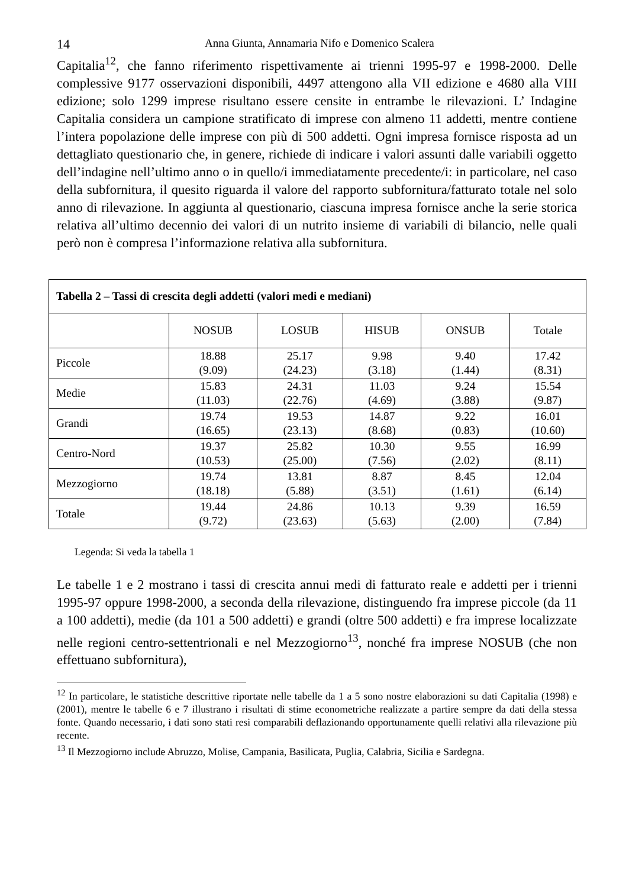14 Anna Giunta, Annamaria Nifo e Domenico Scalera
Capitalia<sup>12</sup>, che fanno riferimento rispettivamente ai trienni 1995-97 e 1998-2000. Delle complessive 9177 osservazioni disponibili, 4497 attengono alla VII edizione e 4680 alla VIII edizione; solo 1299 imprese risultano essere censite in entrambe le rilevazioni. L’ Indagine Capitalia considera un campione stratificato di imprese con almeno 11 addetti, mentre contiene l’intera popolazione delle imprese con più di 500 addetti. Ogni impresa fornisce risposta ad un dettagliato questionario che, in genere, richiede di indicare i valori assunti dalle variabili oggetto dell’indagine nell’ultimo anno o in quello/i immediatamente precedente/i: in particolare, nel caso della subfornitura, il quesito riguarda il valore del rapporto subfornitura/fatturato totale nel solo anno di rilevazione. In aggiunta al questionario, ciascuna impresa fornisce anche la serie storica relativa all’ultimo decennio dei valori di un nutrito insieme di variabili di bilancio, nelle quali però non è compresa l’informazione relativa alla subfornitura.
| Tabella 2 – Tassi di crescita degli addetti (valori medi e mediani) | | | | | |
| --- | --- | --- | --- | --- | --- |
| | NOSUB | LOSUB | HISUB | ONSUB | Totale |
| Piccole | 18.88 (9.09) | 25.17 (24.23) | 9.98 (3.18) | 9.40 (1.44) | 17.42 (8.31) |
| Medie | 15.83 (11.03) | 24.31 (22.76) | 11.03 (4.69) | 9.24 (3.88) | 15.54 (9.87) |
| Grandi | 19.74 (16.65) | 19.53 (23.13) | 14.87 (8.68) | 9.22 (0.83) | 16.01 (10.60) |
| Centro-Nord | 19.37 (10.53) | 25.82 (25.00) | 10.30 (7.56) | 9.55 (2.02) | 16.99 (8.11) |
| Mezzogiorno | 19.74 (18.18) | 13.81 (5.88) | 8.87 (3.51) | 8.45 (1.61) | 12.04 (6.14) |
| Totale | 19.44 (9.72) | 24.86 (23.63) | 10.13 (5.63) | 9.39 (2.00) | 16.59 (7.84) |
Legenda: Si veda la tabella 1
Le tabelle 1 e 2 mostrano i tassi di crescita annui medi di fatturato reale e addetti per i trienni 1995-97 oppure 1998-2000, a seconda della rilevazione, distinguendo fra imprese piccole (da 11 a 100 addetti), medie (da 101 a 500 addetti) e grandi (oltre 500 addetti) e fra imprese localizzate nelle regioni centro-settentrionali e nel Mezzogiorno<sup>13</sup>, nonché fra imprese NOSUB (che non effettuano subfornitura),
<sup>12</sup> In particolare, le statistiche descrittive riportate nelle tabelle da 1 a 5 sono nostre elaborazioni su dati Capitalia (1998) e (2001), mentre le tabelle 6 e 7 illustrano i risultati di stime econometriche realizzate a partire sempre da dati della stessa fonte. Quando necessario, i dati sono stati resi comparabili deflazionando opportunamente quelli relativi alla rilevazione più recente.
<sup>13</sup> Il Mezzogiorno include Abruzzo, Molise, Campania, Basilicata, Puglia, Calabria, Sicilia e Sardegna.